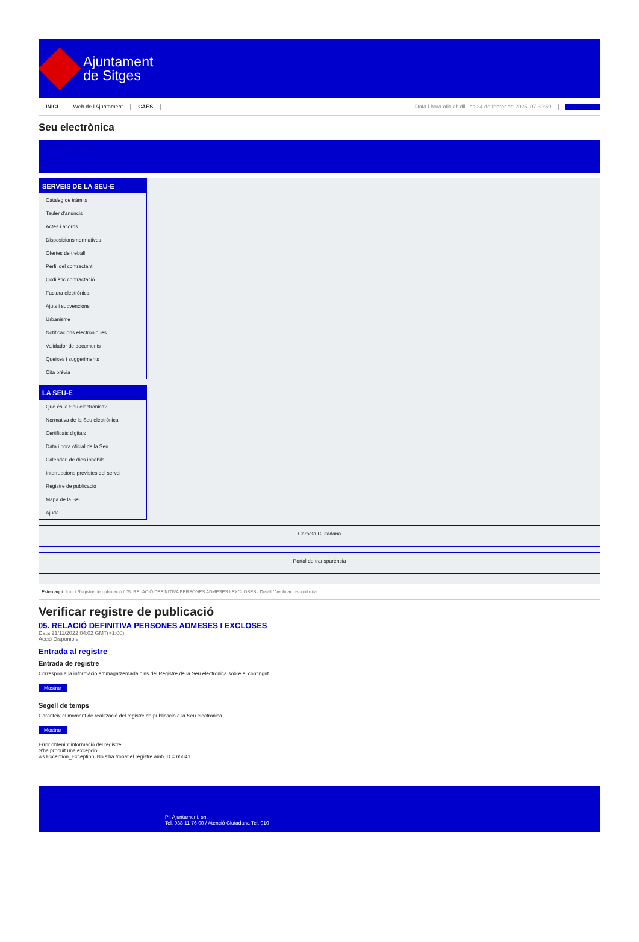Ajuntament
de Sitges
INICI Web de l'Ajuntament CAES Data i hora oficial: dilluns 24 de febrer de 2025, 07:30:59 Directoris
Seu electrònica
Obtenir còpia autèntica
SERVEIS DE LA SEU-E
Catàleg de tràmits
Tauler d'anuncis
Actes i acords
Disposicions normatives
Ofertes de treball
Perfil del contractant
Codi ètic contractació
Factura electrònica
Ajuts i subvencions
Urbanisme
Notificacions electròniques
Validador de documents
Queixes i suggeriments
Cita prèvia
LA SEU-E
Què és la Seu electrònica?
Normativa de la Seu electrònica
Certificats digitals
Data i hora oficial de la Seu
Calendari de dies inhàbils
Interrupcions previstes del servei
Registre de publicació
Mapa de la Seu
Ajuda
Carpeta Ciutadana
Portal de transparència
Esteu aquí: Inici / Registre de publicació / 05. RELACIÓ DEFINITIVA PERSONES ADMESES I EXCLOSES / Detall / Verificar disponibilitat
Verificar registre de publicació
05. RELACIÓ DEFINITIVA PERSONES ADMESES I EXCLOSES
Data 21/11/2022 04:02 GMT(+1:00)
Acció Disponible
Entrada al registre
Entrada de registre
Correspon a la informació emmagatzemada dins del Registre de la Seu electrònica sobre el contingut
Mostrar
Segell de temps
Garanteix el moment de realització del registre de publicació a la Seu electrònica
Mostrar
Error obtenint informació del registre:
S'ha produit una excepció
ws.Exception_Exception: No s'ha trobat el registre amb ID = 65641
Pl. Ajuntament, sn.
Tel. 938 11 76 00 / Atenció Ciutadana Tel. 010